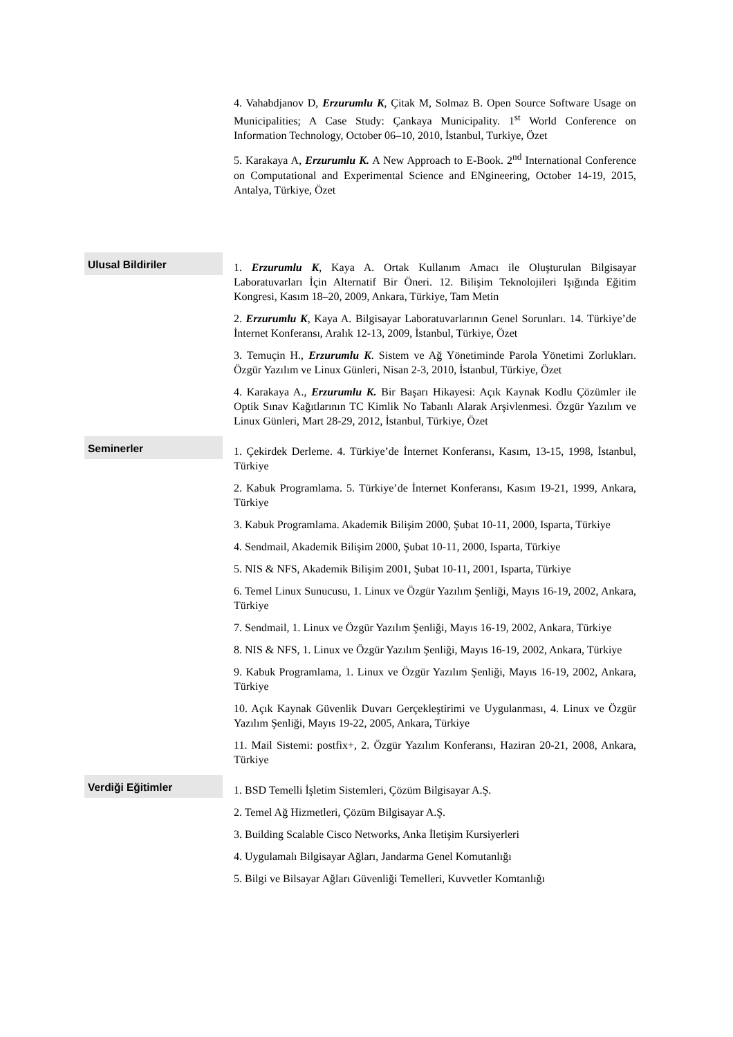4. Vahabdjanov D, Erzurumlu K, Çitak M, Solmaz B. Open Source Software Usage on Municipalities; A Case Study: Çankaya Municipality. 1<sup>st</sup> World Conference on Information Technology, October 06–10, 2010, İstanbul, Turkiye, Özet
5. Karakaya A, Erzurumlu K. A New Approach to E-Book. 2<sup>nd</sup> International Conference on Computational and Experimental Science and ENgineering, October 14-19, 2015, Antalya, Türkiye, Özet
Ulusal Bildiriler
1. Erzurumlu K, Kaya A. Ortak Kullanım Amacı ile Oluşturulan Bilgisayar Laboratuvarları İçin Alternatif Bir Öneri. 12. Bilişim Teknolojileri Işığında Eğitim Kongresi, Kasım 18–20, 2009, Ankara, Türkiye, Tam Metin
2. Erzurumlu K, Kaya A. Bilgisayar Laboratuvarlarının Genel Sorunları. 14. Türkiye’de İnternet Konferansı, Aralık 12-13, 2009, İstanbul, Türkiye, Özet
3. Temuçin H., Erzurumlu K. Sistem ve Ağ Yönetiminde Parola Yönetimi Zorlukları. Özgür Yazılım ve Linux Günleri, Nisan 2-3, 2010, İstanbul, Türkiye, Özet
4. Karakaya A., Erzurumlu K. Bir Başarı Hikayesi: Açık Kaynak Kodlu Çözümler ile Optik Sınav Kağıtlarının TC Kimlik No Tabanlı Alarak Arşivlenmesi. Özgür Yazılım ve Linux Günleri, Mart 28-29, 2012, İstanbul, Türkiye, Özet
Seminerler
1. Çekirdek Derleme. 4. Türkiye’de İnternet Konferansı, Kasım, 13-15, 1998, İstanbul, Türkiye
2. Kabuk Programlama. 5. Türkiye’de İnternet Konferansı, Kasım 19-21, 1999, Ankara, Türkiye
3. Kabuk Programlama. Akademik Bilişim 2000, Şubat 10-11, 2000, Isparta, Türkiye
4. Sendmail, Akademik Bilişim 2000, Şubat 10-11, 2000, Isparta, Türkiye
5. NIS & NFS, Akademik Bilişim 2001, Şubat 10-11, 2001, Isparta, Türkiye
6. Temel Linux Sunucusu, 1. Linux ve Özgür Yazılım Şenliği, Mayıs 16-19, 2002, Ankara, Türkiye
7. Sendmail, 1. Linux ve Özgür Yazılım Şenliği, Mayıs 16-19, 2002, Ankara, Türkiye
8. NIS & NFS, 1. Linux ve Özgür Yazılım Şenliği, Mayıs 16-19, 2002, Ankara, Türkiye
9. Kabuk Programlama, 1. Linux ve Özgür Yazılım Şenliği, Mayıs 16-19, 2002, Ankara, Türkiye
10. Açık Kaynak Güvenlik Duvarı Gerçekleştirimi ve Uygulanması, 4. Linux ve Özgür Yazılım Şenliği, Mayıs 19-22, 2005, Ankara, Türkiye
11. Mail Sistemi: postfix+, 2. Özgür Yazılım Konferansı, Haziran 20-21, 2008, Ankara, Türkiye
Verdiği Eğitimler
1. BSD Temelli İşletim Sistemleri, Çözüm Bilgisayar A.Ş.
2. Temel Ağ Hizmetleri, Çözüm Bilgisayar A.Ş.
3. Building Scalable Cisco Networks, Anka İletişim Kursiyerleri
4. Uygulamalı Bilgisayar Ağları, Jandarma Genel Komutanlığı
5. Bilgi ve Bilsayar Ağları Güvenliği Temelleri, Kuvvetler Komtanlığı